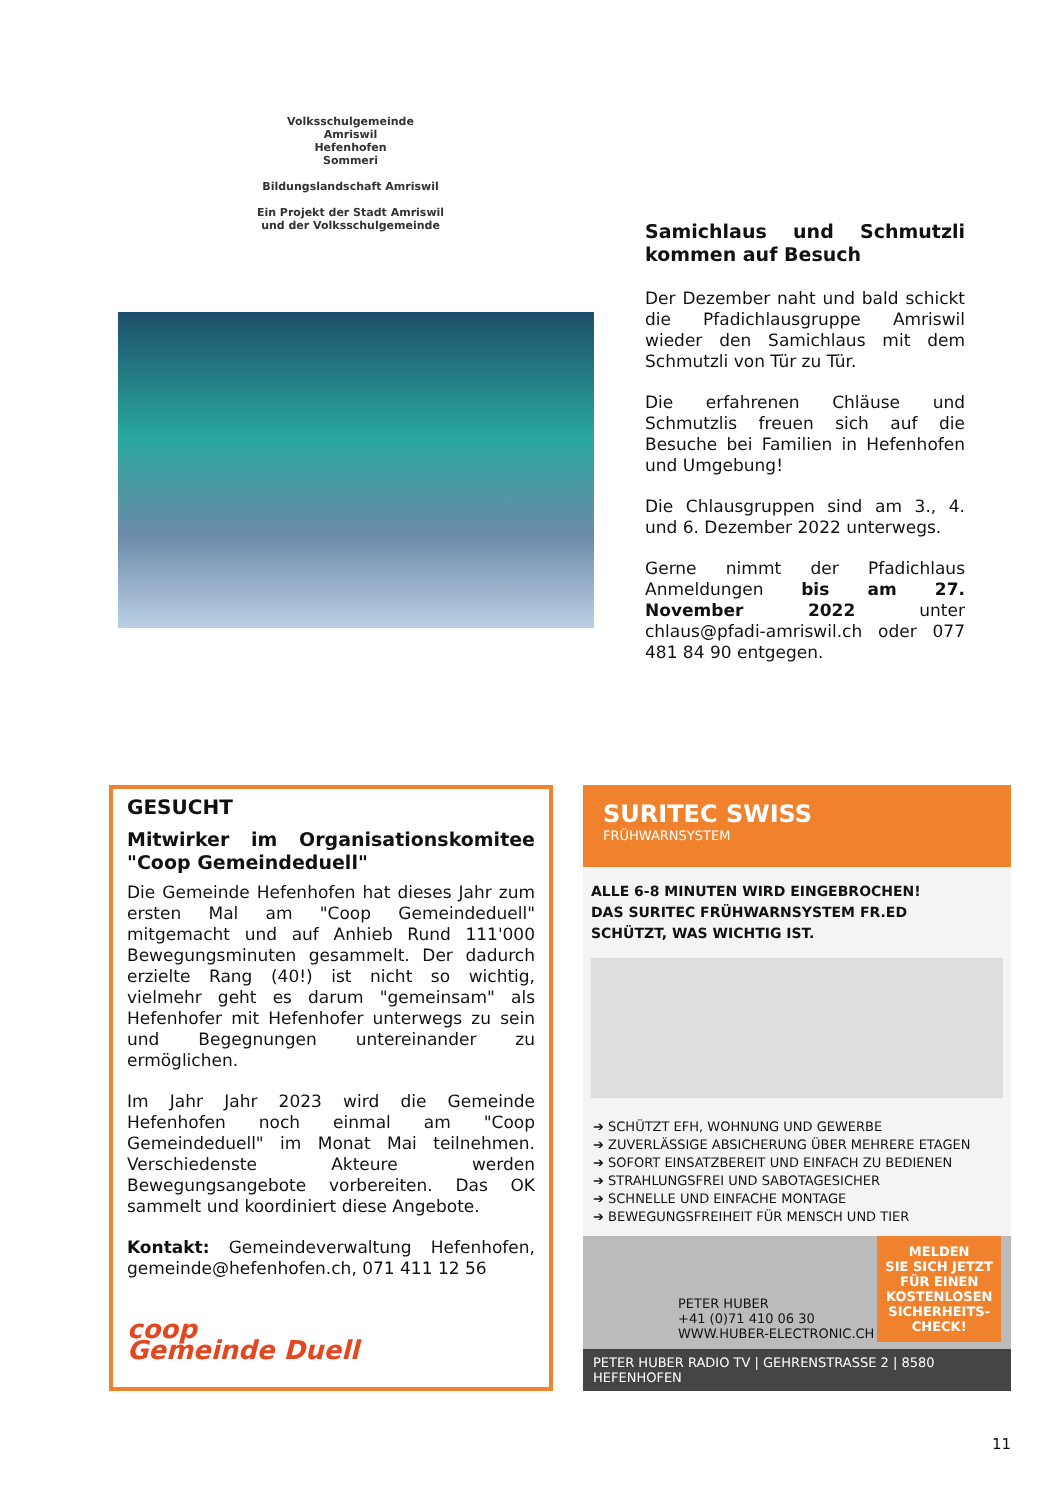Volksschulgemeinde
Amriswil
Hefenhofen
Sommeri
Bildungslandschaft Amriswil
Ein Projekt der Stadt Amriswil
und der Volksschulgemeinde
Samichlaus und Schmutzli kommen auf Besuch
Der Dezember naht und bald schickt die Pfadichlausgruppe Amriswil wieder den Samichlaus mit dem Schmutzli von Tür zu Tür.
Die erfahrenen Chläuse und Schmutzlis freuen sich auf die Besuche bei Familien in Hefenhofen und Umgebung!
Die Chlausgruppen sind am 3., 4. und 6. Dezember 2022 unterwegs.
Gerne nimmt der Pfadichlaus Anmeldungen bis am 27. November 2022 unter chlaus@pfadi-amriswil.ch oder 077 481 84 90 entgegen.
GESUCHT
Mitwirker im Organisationskomitee "Coop Gemeindeduell"
Die Gemeinde Hefenhofen hat dieses Jahr zum ersten Mal am "Coop Gemeindeduell" mitgemacht und auf Anhieb Rund 111'000 Bewegungsminuten gesammelt. Der dadurch erzielte Rang (40!) ist nicht so wichtig, vielmehr geht es darum "gemeinsam" als Hefenhofer mit Hefenhofer unterwegs zu sein und Begegnungen untereinander zu ermöglichen.
Im Jahr Jahr 2023 wird die Gemeinde Hefenhofen noch einmal am "Coop Gemeindeduell" im Monat Mai teilnehmen. Verschiedenste Akteure werden Bewegungsangebote vorbereiten. Das OK sammelt und koordiniert diese Angebote.
Kontakt: Gemeindeverwaltung Hefenhofen, gemeinde@hefenhofen.ch, 071 411 12 56
coop
Gemeinde Duell
SURITEC SWISS
FRÜHWARNSYSTEM
ALLE 6-8 MINUTEN WIRD EINGEBROCHEN!
DAS SURITEC FRÜHWARNSYSTEM FR.ED
SCHÜTZT, WAS WICHTIG IST.
➔ SCHÜTZT EFH, WOHNUNG UND GEWERBE
➔ ZUVERLÄSSIGE ABSICHERUNG ÜBER MEHRERE ETAGEN
➔ SOFORT EINSATZBEREIT UND EINFACH ZU BEDIENEN
➔ STRAHLUNGSFREI UND SABOTAGESICHER
➔ SCHNELLE UND EINFACHE MONTAGE
➔ BEWEGUNGSFREIHEIT FÜR MENSCH UND TIER
PETER HUBER
+41 (0)71 410 06 30
WWW.HUBER-ELECTRONIC.CH
MELDEN
SIE SICH JETZT
FÜR EINEN
KOSTENLOSEN
SICHERHEITS-
CHECK!
PETER HUBER RADIO TV | GEHRENSTRASSE 2 | 8580 HEFENHOFEN
11